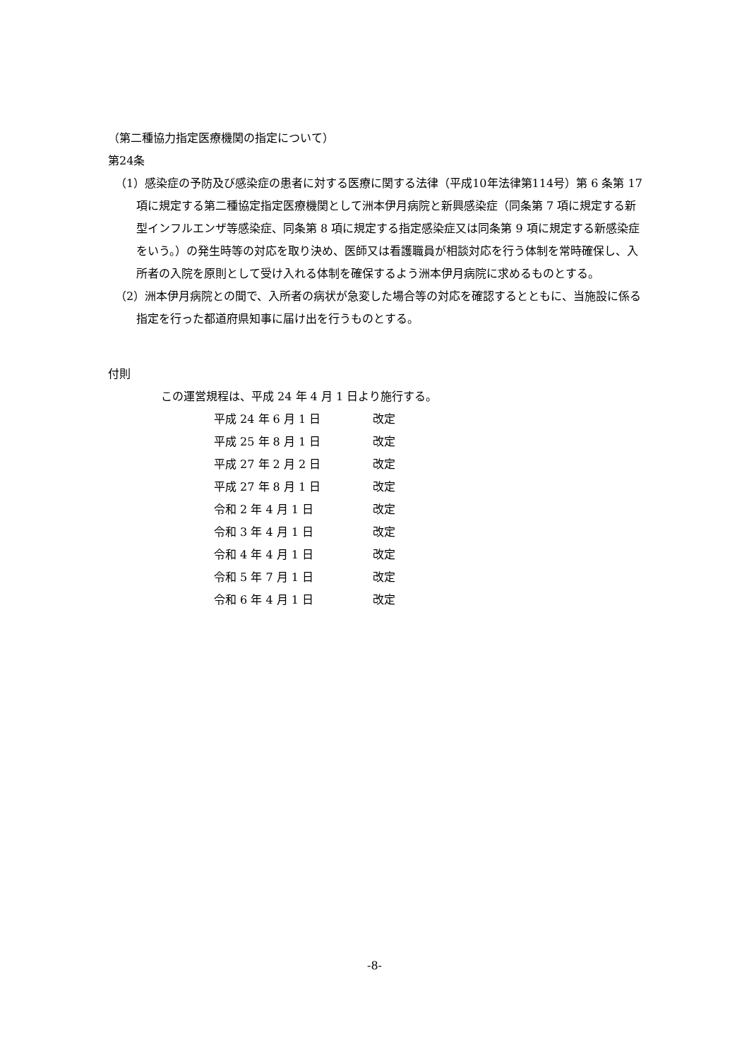（第二種協力指定医療機関の指定について）
第24条
（1）感染症の予防及び感染症の患者に対する医療に関する法律（平成10年法律第114号）第 6 条第 17 項に規定する第二種協定指定医療機関として洲本伊月病院と新興感染症（同条第 7 項に規定する新型インフルエンザ等感染症、同条第 8 項に規定する指定感染症又は同条第 9 項に規定する新感染症をいう。）の発生時等の対応を取り決め、医師又は看護職員が相談対応を行う体制を常時確保し、入所者の入院を原則として受け入れる体制を確保するよう洲本伊月病院に求めるものとする。
（2）洲本伊月病院との間で、入所者の病状が急変した場合等の対応を確認するとともに、当施設に係る指定を行った都道府県知事に届け出を行うものとする。
付則
この運営規程は、平成 24 年 4 月 1 日より施行する。
| 平成 24 年 6 月 1 日 | 改定 |
| 平成 25 年 8 月 1 日 | 改定 |
| 平成 27 年 2 月 2 日 | 改定 |
| 平成 27 年 8 月 1 日 | 改定 |
| 令和 2 年 4 月 1 日 | 改定 |
| 令和 3 年 4 月 1 日 | 改定 |
| 令和 4 年 4 月 1 日 | 改定 |
| 令和 5 年 7 月 1 日 | 改定 |
| 令和 6 年 4 月 1 日 | 改定 |
-8-